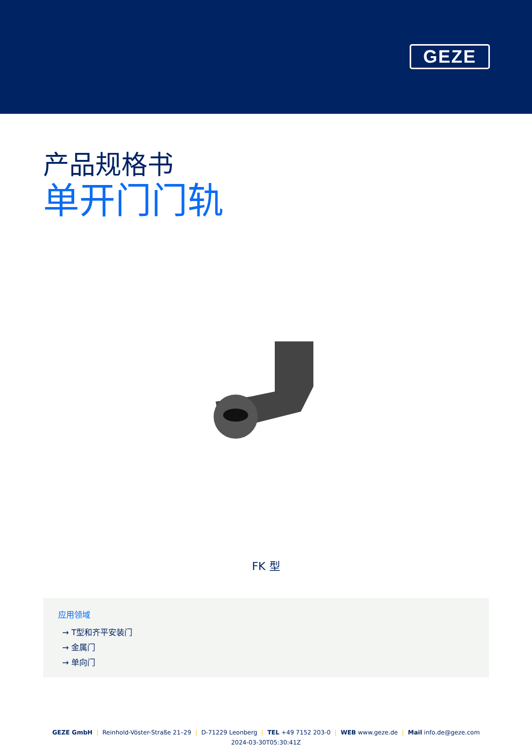GEZE
产品规格书
单开门门轨
FK 型
应用领域
→ T型和齐平安装门
→ 金属门
→ 单向门
GEZE GmbH | Reinhold-Vöster-Straße 21–29 | D-71229 Leonberg | TEL +49 7152 203-0 | WEB www.geze.de | Mail info.de@geze.com
2024-03-30T05:30:41Z